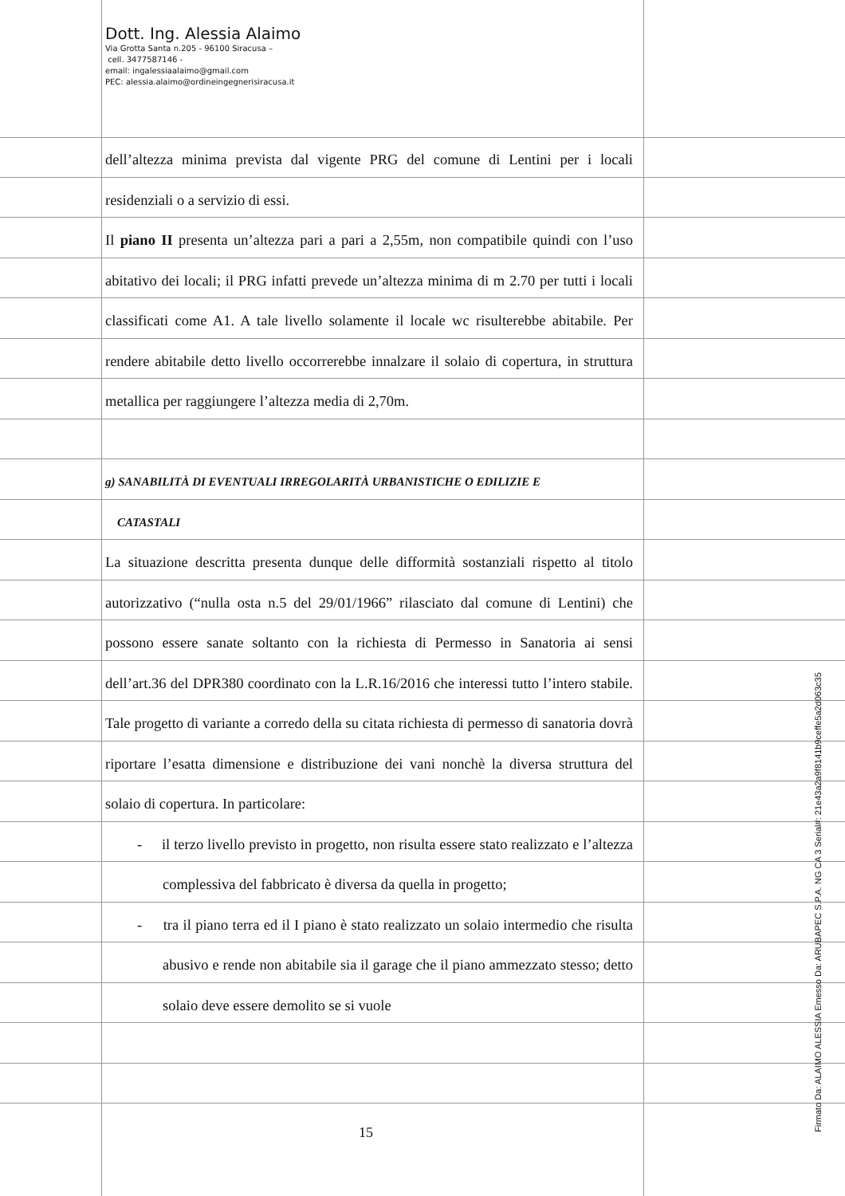Dott. Ing. Alessia Alaimo
Via Grotta Santa n.205 - 96100 Siracusa –
cell. 3477587146 -
email: ingalessiaalaimo@gmail.com
PEC: alessia.alaimo@ordineingegnerisiracusa.it
dell’altezza minima prevista dal vigente PRG del comune di Lentini per i locali residenziali o a servizio di essi.
Il piano II presenta un’altezza pari a pari a 2,55m, non compatibile quindi con l’uso abitativo dei locali; il PRG infatti prevede un’altezza minima di m 2.70 per tutti i locali classificati come A1. A tale livello solamente il locale wc risulterebbe abitabile. Per rendere abitabile detto livello occorrerebbe innalzare il solaio di copertura, in struttura metallica per raggiungere l’altezza media di 2,70m.
g) SANABILITÀ DI EVENTUALI IRREGOLARITÀ URBANISTICHE O EDILIZIE E
CATASTALI
La situazione descritta presenta dunque delle difformità sostanziali rispetto al titolo autorizzativo (“nulla osta n.5 del 29/01/1966” rilasciato dal comune di Lentini) che possono essere sanate soltanto con la richiesta di Permesso in Sanatoria ai sensi dell’art.36 del DPR380 coordinato con la L.R.16/2016 che interessi tutto l’intero stabile. Tale progetto di variante a corredo della su citata richiesta di permesso di sanatoria dovrà riportare l’esatta dimensione e distribuzione dei vani nonchè la diversa struttura del solaio di copertura. In particolare:
- il terzo livello previsto in progetto, non risulta essere stato realizzato e l’altezza complessiva del fabbricato è diversa da quella in progetto;
- tra il piano terra ed il I piano è stato realizzato un solaio intermedio che risulta abusivo e rende non abitabile sia il garage che il piano ammezzato stesso; detto solaio deve essere demolito se si vuole
15 Firmato Da: ALAIMO ALESSIA Emesso Da: ARUBAPEC S.P.A. NG CA 3 Serial#: 21e43a2a9f8141b9ceffe5a2d063c35